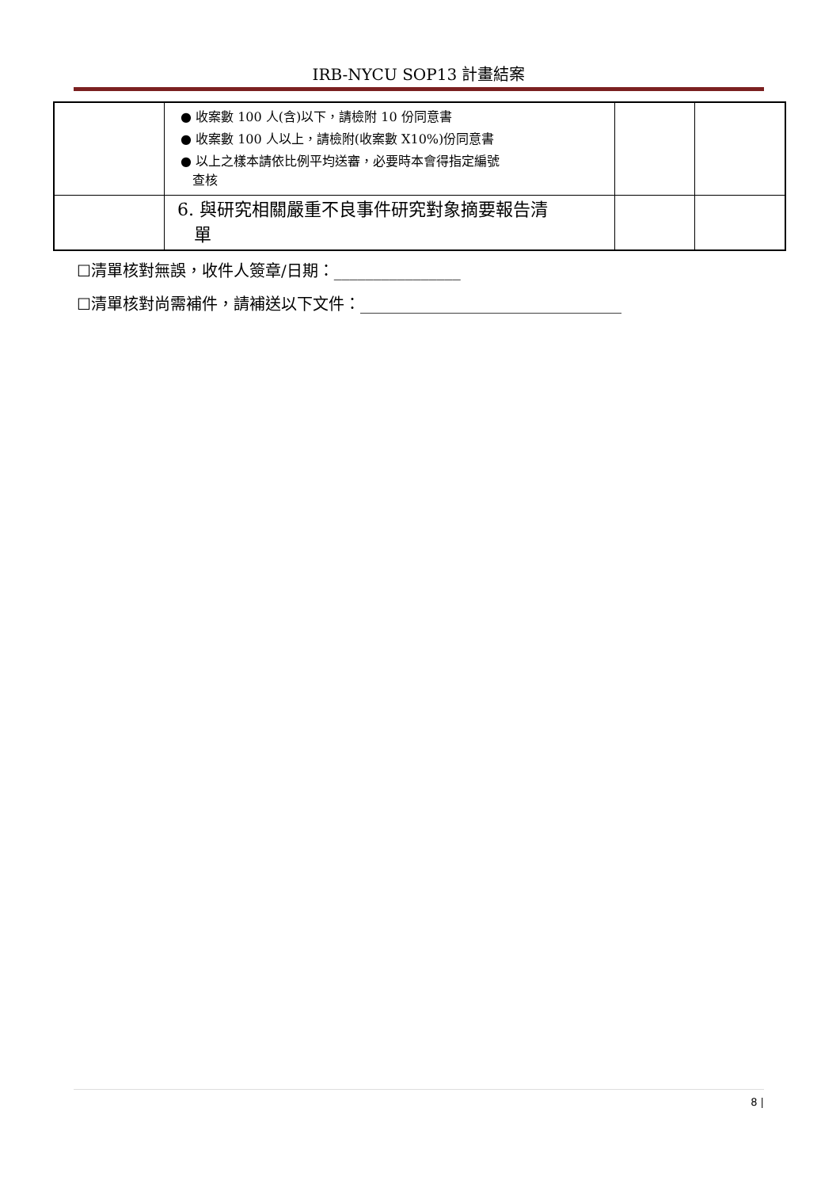IRB-NYCU SOP13 計畫結案
| | ● 收案數 100 人(含)以下，請檢附 10 份同意書 ● 收案數 100 人以上，請檢附(收案數 X10%)份同意書 ● 以上之樣本請依比例平均送審，必要時本會得指定編號 查核 | | |
| | 6. 與研究相關嚴重不良事件研究對象摘要報告清 單 | | |
☐清單核對無誤，收件人簽章/日期：________________
☐清單核對尚需補件，請補送以下文件：_________________________________
8 |